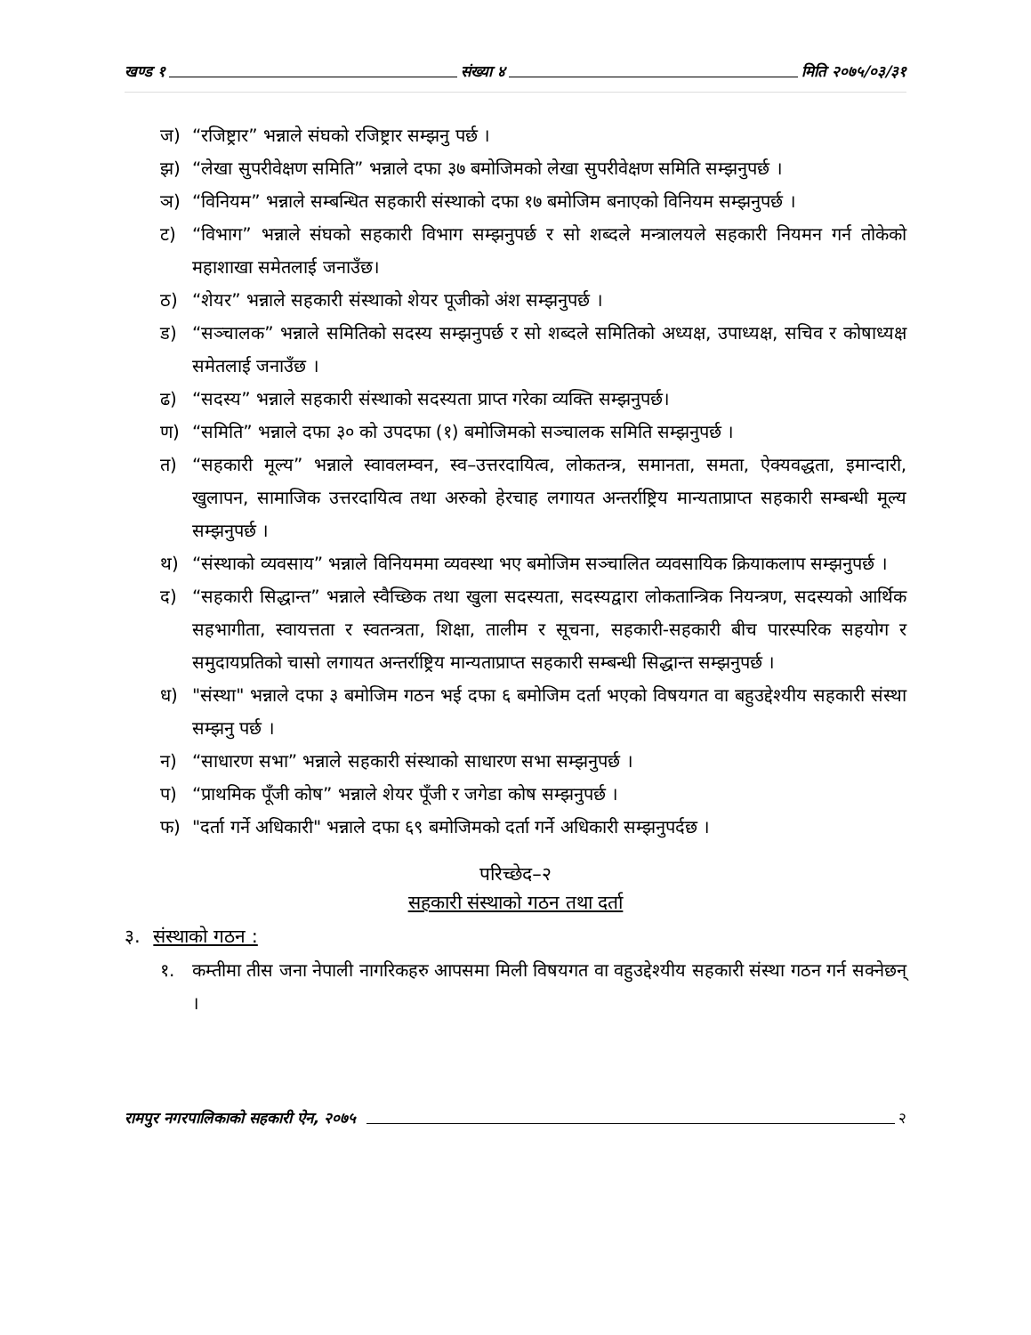खण्ड १ संख्या ४ मिति २०७५/०३/३१
ज) “रजिष्ट्रार” भन्नाले संघको रजिष्ट्रार सम्झनु पर्छ ।
झ) “लेखा सुपरीवेक्षण समिति” भन्नाले दफा ३७ बमोजिमको लेखा सुपरीवेक्षण समिति सम्झनुपर्छ ।
ञ) “विनियम” भन्नाले सम्बन्धित सहकारी संस्थाको दफा १७ बमोजिम बनाएको विनियम सम्झनुपर्छ ।
ट) “विभाग” भन्नाले संघको सहकारी विभाग सम्झनुपर्छ र सो शब्दले मन्त्रालयले सहकारी नियमन गर्न तोकेको महाशाखा समेतलाई जनाउँछ।
ठ) “शेयर” भन्नाले सहकारी संस्थाको शेयर पूजीको अंश सम्झनुपर्छ ।
ड) “सञ्चालक” भन्नाले समितिको सदस्य सम्झनुपर्छ र सो शब्दले समितिको अध्यक्ष, उपाध्यक्ष, सचिव र कोषाध्यक्ष समेतलाई जनाउँछ ।
ढ) “सदस्य” भन्नाले सहकारी संस्थाको सदस्यता प्राप्त गरेका व्यक्ति सम्झनुपर्छ।
ण) “समिति” भन्नाले दफा ३० को उपदफा (१) बमोजिमको सञ्चालक समिति सम्झनुपर्छ ।
त) “सहकारी मूल्य” भन्नाले स्वावलम्वन, स्व–उत्तरदायित्व, लोकतन्त्र, समानता, समता, ऐक्यवद्धता, इमान्दारी, खुलापन, सामाजिक उत्तरदायित्व तथा अरुको हेरचाह लगायत अन्तर्राष्ट्रिय मान्यताप्राप्त सहकारी सम्बन्धी मूल्य सम्झनुपर्छ ।
थ) “संस्थाको व्यवसाय” भन्नाले विनियममा व्यवस्था भए बमोजिम सञ्चालित व्यवसायिक क्रियाकलाप सम्झनुपर्छ ।
द) “सहकारी सिद्धान्त” भन्नाले स्वैच्छिक तथा खुला सदस्यता, सदस्यद्वारा लोकतान्त्रिक नियन्त्रण, सदस्यको आर्थिक सहभागीता, स्वायत्तता र स्वतन्त्रता, शिक्षा, तालीम र सूचना, सहकारी-सहकारी बीच पारस्परिक सहयोग र समुदायप्रतिको चासो लगायत अन्तर्राष्ट्रिय मान्यताप्राप्त सहकारी सम्बन्धी सिद्धान्त सम्झनुपर्छ ।
ध) "संस्था" भन्नाले दफा ३ बमोजिम गठन भई दफा ६ बमोजिम दर्ता भएको विषयगत वा बहुउद्देश्यीय सहकारी संस्था सम्झनु पर्छ ।
न) “साधारण सभा” भन्नाले सहकारी संस्थाको साधारण सभा सम्झनुपर्छ ।
प) “प्राथमिक पूँजी कोष” भन्नाले शेयर पूँजी र जगेडा कोष सम्झनुपर्छ ।
फ) "दर्ता गर्ने अधिकारी" भन्नाले दफा ६९ बमोजिमको दर्ता गर्ने अधिकारी सम्झनुपर्दछ ।
परिच्छेद–२
सहकारी संस्थाको गठन तथा दर्ता
३. संस्थाको गठन :
१. कम्तीमा तीस जना नेपाली नागरिकहरु आपसमा मिली विषयगत वा वहुउद्देश्यीय सहकारी संस्था गठन गर्न सक्नेछन् ।
रामपुर नगरपालिकाको सहकारी ऐन, २०७५ २